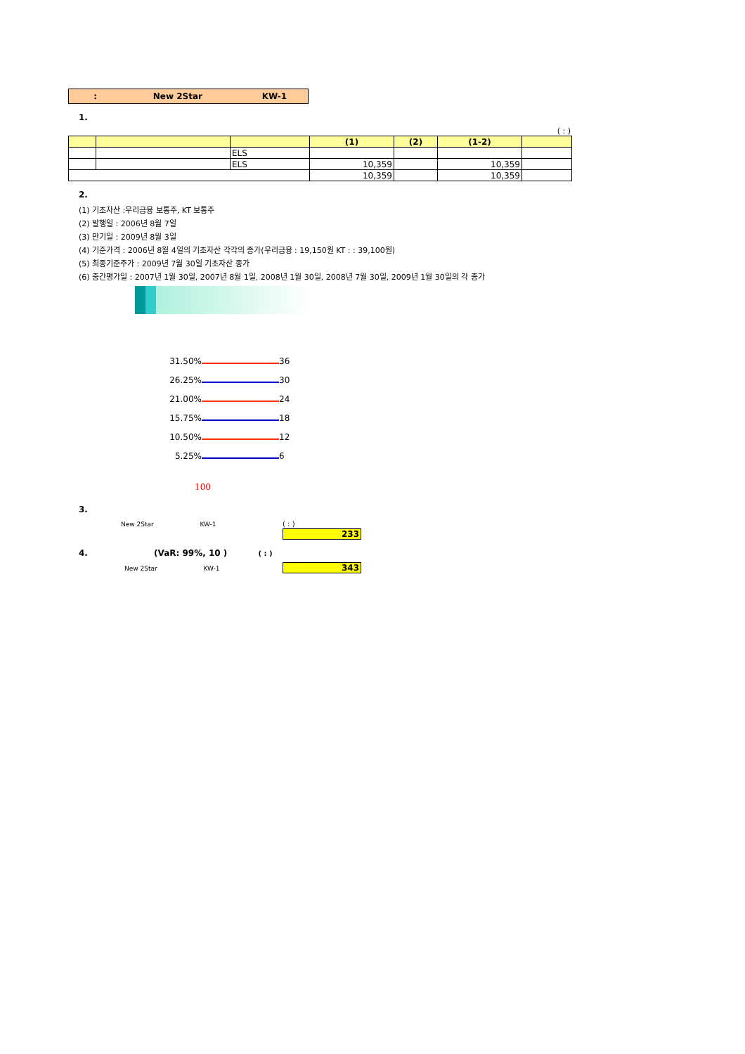: New 2Star KW-1
1.
( : )
| | | | (1) | (2) | (1-2) | |
| --- | --- | --- | --- | --- | --- | --- |
| | | ELS | | | | |
| | | ELS | 10,359 | | 10,359 | |
| | | | 10,359 | | 10,359 | |
2.
(1) 기초자산 :우리금융 보통주, KT 보통주
(2) 발행일 : 2006년 8월 7일
(3) 만기일 : 2009년 8월 3일
(4) 기준가격 : 2006년 8월 4일의 기초자산 각각의 종가(우리금융 : 19,150원 KT : : 39,100원)
(5) 최종기준주가 : 2009년 7월 30일 기초자산 종가
(6) 중간평가일 : 2007년 1월 30일, 2007년 8월 1일, 2008년 1월 30일, 2008년 7월 30일, 2009년 1월 30일의 각 종가
31.50% 36 26.25% 30 21.00% 24 15.75% 18 10.50% 12 5.25% 6
100
3.
New 2Star KW-1 ( : )
233
4. (VaR: 99%, 10 ) ( : )
New 2Star KW-1 343